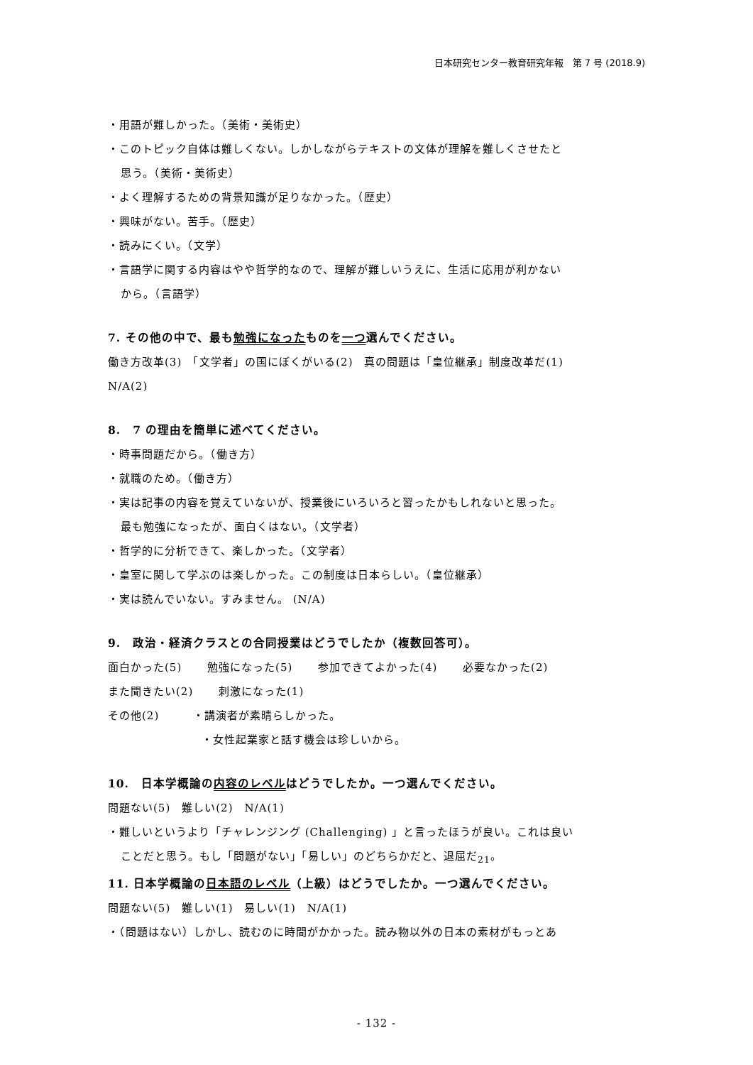日本研究センター教育研究年報　第 7 号 (2018.9)
・用語が難しかった。（美術・美術史）
・このトピック自体は難しくない。しかしながらテキストの文体が理解を難しくさせたと
思う。（美術・美術史）
・よく理解するための背景知識が足りなかった。（歴史）
・興味がない。苦手。（歴史）
・読みにくい。（文学）
・言語学に関する内容はやや哲学的なので、理解が難しいうえに、生活に応用が利かない
から。（言語学）
7. その他の中で、最も勉強になったものを一つ選んでください。
働き方改革(3)　「文学者」の国にぼくがいる(2)　真の問題は「皇位継承」制度改革だ(1)
N/A(2)
8.　7 の理由を簡単に述べてください。
・時事問題だから。（働き方）
・就職のため。（働き方）
・実は記事の内容を覚えていないが、授業後にいろいろと習ったかもしれないと思った。
最も勉強になったが、面白くはない。（文学者）
・哲学的に分析できて、楽しかった。（文学者）
・皇室に関して学ぶのは楽しかった。この制度は日本らしい。（皇位継承）
・実は読んでいない。すみません。 (N/A)
9.　政治・経済クラスとの合同授業はどうでしたか（複数回答可）。
面白かった(5) 勉強になった(5) 参加できてよかった(4) 必要なかった(2)
また聞きたい(2) 刺激になった(1)
その他(2)　　　・講演者が素晴らしかった。
・女性起業家と話す機会は珍しいから。
10.　日本学概論の内容のレベルはどうでしたか。一つ選んでください。
問題ない(5)　難しい(2)　N/A(1)
・難しいというより「チャレンジング (Challenging) 」と言ったほうが良い。これは良い
ことだと思う。もし「問題がない」「易しい」のどちらかだと、退屈だ<sub>21</sub>。
11. 日本学概論の日本語のレベル（上級）はどうでしたか。一つ選んでください。
問題ない(5)　難しい(1)　易しい(1)　N/A(1)
・（問題はない）しかし、読むのに時間がかかった。読み物以外の日本の素材がもっとあ
- 132 -